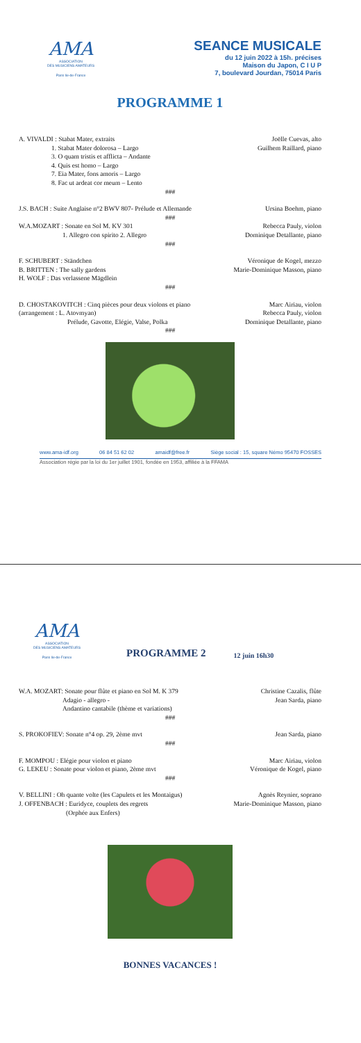AMA
ASSOCIATION
DES MUSICIENS AMATEURS
Paris Ile-de-France
SEANCE MUSICALE
du 12 juin 2022 à 15h. précises
Maison du Japon, C I U P
7, boulevard Jourdan, 75014 Paris
PROGRAMME 1
A. VIVALDI : Stabat Mater, extraits
1. Stabat Mater dolorosa – Largo
3. O quam tristis et afflicta – Andante
4. Quis est homo – Largo
7. Eia Mater, fons amoris – Largo
8. Fac ut ardeat cor meum – Lento
Joëlle Cuevas, alto
Guilhem Raillard, piano
###
J.S. BACH : Suite Anglaise n°2 BWV 807- Prélude et Allemande
Ursina Boehm, piano
###
W.A.MOZART : Sonate en Sol M. KV 301
1. Allegro con spirito 2. Allegro
Rebecca Pauly, violon
Dominique Detallante, piano
###
F. SCHUBERT : Ständchen
B. BRITTEN : The sally gardens
H. WOLF : Das verlassene Mägdlein
Véronique de Kogel, mezzo
Marie-Dominique Masson, piano
###
D. CHOSTAKOVITCH : Cinq pièces pour deux violons et piano
(arrangement : L. Atovmyan)
Prélude, Gavotte, Elégie, Valse, Polka
Marc Airiau, violon
Rebecca Pauly, violon
Dominique Detallante, piano
###
www.ama-idf.org 06 84 51 62 02 amaidf@free.fr Siège social : 15, square Némo 95470 FOSSES
Association régie par la loi du 1er juillet 1901, fondée en 1953, affiliée à la FFAMA
AMA
ASSOCIATION
DES MUSICIENS AMATEURS
Paris Ile-de-France
PROGRAMME 2
12 juin 16h30
W.A. MOZART: Sonate pour flûte et piano en Sol M. K 379
Adagio - allegro -
Andantino cantabile (thème et variations)
Christine Cazalis, flûte
Jean Sarda, piano
###
S. PROKOFIEV: Sonate n°4 op. 29, 2ème mvt
Jean Sarda, piano
###
F. MOMPOU : Elégie pour violon et piano
G. LEKEU : Sonate pour violon et piano, 2ème mvt
Marc Airiau, violon
Véronique de Kogel, piano
###
V. BELLINI : Oh quante volte (les Capulets et les Montaigus)
J. OFFENBACH : Euridyce, couplets des regrets
(Orphée aux Enfers)
Agnès Reynier, soprano
Marie-Dominique Masson, piano
BONNES VACANCES !